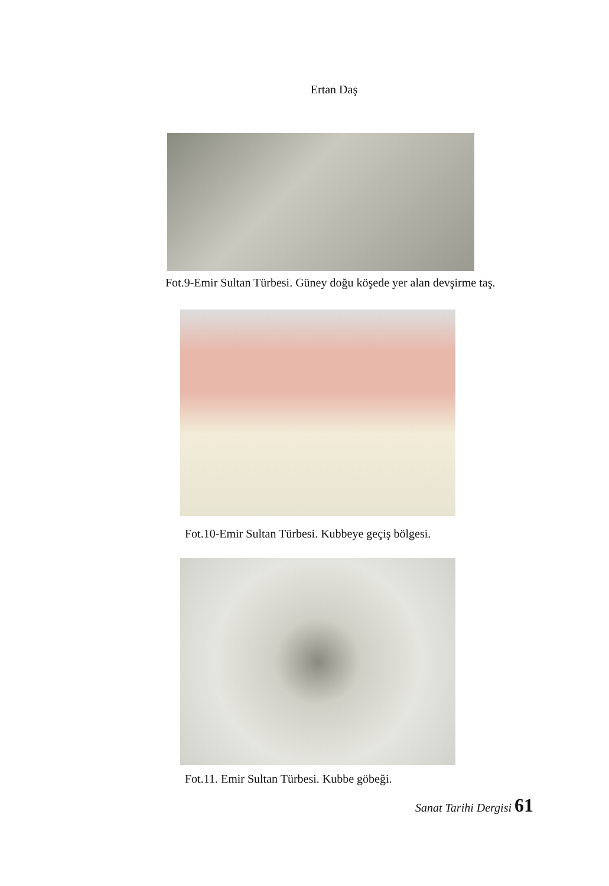Ertan Daş
Fot.9-Emir Sultan Türbesi. Güney doğu köşede yer alan devşirme taş.
Fot.10-Emir Sultan Türbesi. Kubbeye geçiş bölgesi.
Fot.11. Emir Sultan Türbesi. Kubbe göbeği.
Sanat Tarihi Dergisi 61